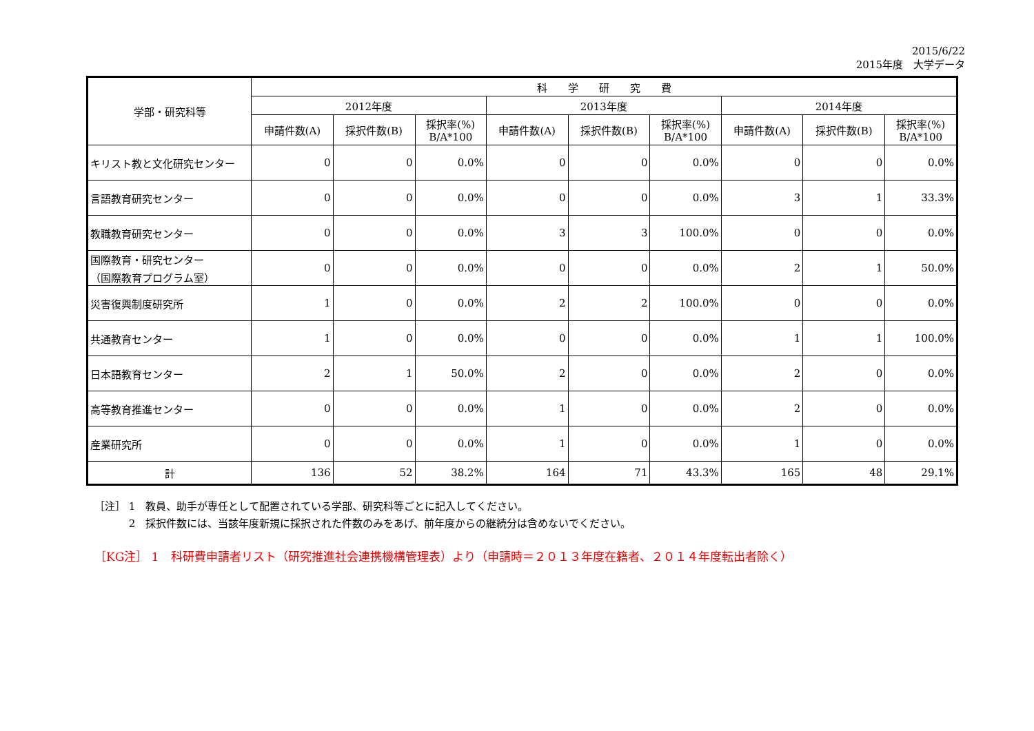2015/6/22
2015年度　大学データ
| 学部・研究科等 | 科 学 研 究 費 | | | | | | | | |
| --- | --- | --- | --- | --- | --- | --- | --- | --- | --- |
| | 2012年度 | | | 2013年度 | | | 2014年度 | | |
| | 申請件数(A) | 採択件数(B) | 採択率(%) B/A*100 | 申請件数(A) | 採択件数(B) | 採択率(%) B/A*100 | 申請件数(A) | 採択件数(B) | 採択率(%) B/A*100 |
| キリスト教と文化研究センター | 0 | 0 | 0.0% | 0 | 0 | 0.0% | 0 | 0 | 0.0% |
| 言語教育研究センター | 0 | 0 | 0.0% | 0 | 0 | 0.0% | 3 | 1 | 33.3% |
| 教職教育研究センター | 0 | 0 | 0.0% | 3 | 3 | 100.0% | 0 | 0 | 0.0% |
| 国際教育・研究センター （国際教育プログラム室） | 0 | 0 | 0.0% | 0 | 0 | 0.0% | 2 | 1 | 50.0% |
| 災害復興制度研究所 | 1 | 0 | 0.0% | 2 | 2 | 100.0% | 0 | 0 | 0.0% |
| 共通教育センター | 1 | 0 | 0.0% | 0 | 0 | 0.0% | 1 | 1 | 100.0% |
| 日本語教育センター | 2 | 1 | 50.0% | 2 | 0 | 0.0% | 2 | 0 | 0.0% |
| 高等教育推進センター | 0 | 0 | 0.0% | 1 | 0 | 0.0% | 2 | 0 | 0.0% |
| 産業研究所 | 0 | 0 | 0.0% | 1 | 0 | 0.0% | 1 | 0 | 0.0% |
| 計 | 136 | 52 | 38.2% | 164 | 71 | 43.3% | 165 | 48 | 29.1% |
［注］ 1　教員、助手が専任として配置されている学部、研究科等ごとに記入してください。
　　　 2　採択件数には、当該年度新規に採択された件数のみをあげ、前年度からの継続分は含めないでください。
［KG注］ 1　科研費申請者リスト（研究推進社会連携機構管理表）より（申請時＝２０１３年度在籍者、２０１４年度転出者除く）